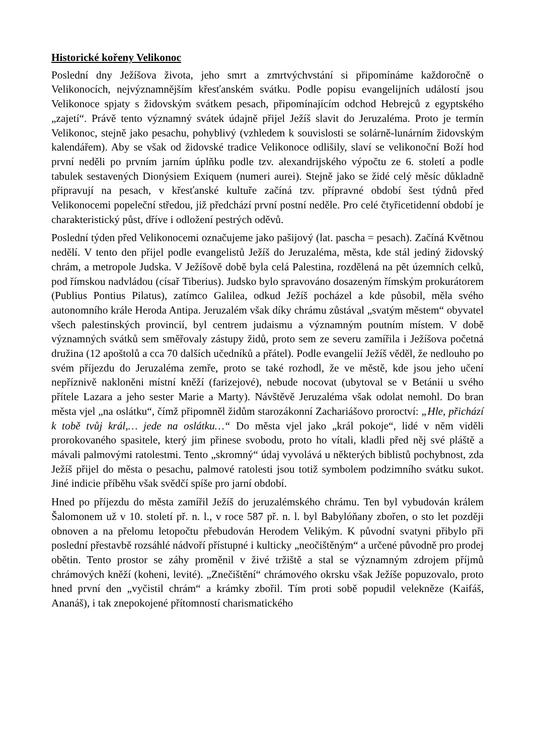Historické kořeny Velikonoc
Poslední dny Ježíšova života, jeho smrt a zmrtvýchvstání si připomínáme každoročně o Velikonocích, nejvýznamnějším křesťanském svátku. Podle popisu evangelijních událostí jsou Velikonoce spjaty s židovským svátkem pesach, připomínajícím odchod Hebrejců z egyptského „zajetí“. Právě tento významný svátek údajně přijel Ježíš slavit do Jeruzaléma. Proto je termín Velikonoc, stejně jako pesachu, pohyblivý (vzhledem k souvislosti se solárně-lunárním židovským kalendářem). Aby se však od židovské tradice Velikonoce odlišily, slaví se velikonoční Boží hod první neděli po prvním jarním úplňku podle tzv. alexandrijského výpočtu ze 6. století a podle tabulek sestavených Dionýsiem Exiquem (numeri aurei). Stejně jako se židé celý měsíc důkladně připravují na pesach, v křesťanské kultuře začíná tzv. přípravné období šest týdnů před Velikonocemi popeleční středou, již předchází první postní neděle. Pro celé čtyřicetidenní období je charakteristický půst, dříve i odložení pestrých oděvů.
Poslední týden před Velikonocemi označujeme jako pašijový (lat. pascha = pesach). Začíná Květnou nedělí. V tento den přijel podle evangelistů Ježíš do Jeruzaléma, města, kde stál jediný židovský chrám, a metropole Judska. V Ježíšově době byla celá Palestina, rozdělená na pět územních celků, pod římskou nadvládou (císař Tiberius). Judsko bylo spravováno dosazeným římským prokurátorem (Publius Pontius Pilatus), zatímco Galilea, odkud Ježíš pocházel a kde působil, měla svého autonomního krále Heroda Antipa. Jeruzalém však díky chrámu zůstával „svatým městem“ obyvatel všech palestinských provincií, byl centrem judaismu a významným poutním místem. V době významných svátků sem směřovaly zástupy židů, proto sem ze severu zamířila i Ježíšova početná družina (12 apoštolů a cca 70 dalších učedníků a přátel). Podle evangelií Ježíš věděl, že nedlouho po svém příjezdu do Jeruzaléma zemře, proto se také rozhodl, že ve městě, kde jsou jeho učení nepříznivě nakloněni místní kněží (farizejové), nebude nocovat (ubytoval se v Betánii u svého přítele Lazara a jeho sester Marie a Marty). Návštěvě Jeruzaléma však odolat nemohl. Do bran města vjel „na oslátku“, čímž připomněl židům starozákonní Zachariášovo proroctví: „Hle, přichází k tobě tvůj král,… jede na oslátku…“ Do města vjel jako „král pokoje“, lidé v něm viděli prorokovaného spasitele, který jim přinese svobodu, proto ho vítali, kladli před něj své pláště a mávali palmovými ratolestmi. Tento „skromný“ údaj vyvolává u některých biblistů pochybnost, zda Ježíš přijel do města o pesachu, palmové ratolesti jsou totiž symbolem podzimního svátku sukot. Jiné indicie příběhu však svědčí spíše pro jarní období.
Hned po příjezdu do města zamířil Ježíš do jeruzalémského chrámu. Ten byl vybudován králem Šalomonem už v 10. století př. n. l., v roce 587 př. n. l. byl Babylóňany zbořen, o sto let později obnoven a na přelomu letopočtu přebudován Herodem Velikým. K původní svatyni přibylo při poslední přestavbě rozsáhlé nádvoří přístupné i kulticky „neočištěným“ a určené původně pro prodej obětin. Tento prostor se záhy proměnil v živé tržiště a stal se významným zdrojem příjmů chrámových kněží (koheni, levité). „Znečištění“ chrámového okrsku však Ježíše popuzovalo, proto hned první den „vyčistil chrám“ a krámky zbořil. Tím proti sobě popudil velekněze (Kaifáš, Ananáš), i tak znepokojené přítomností charismatického